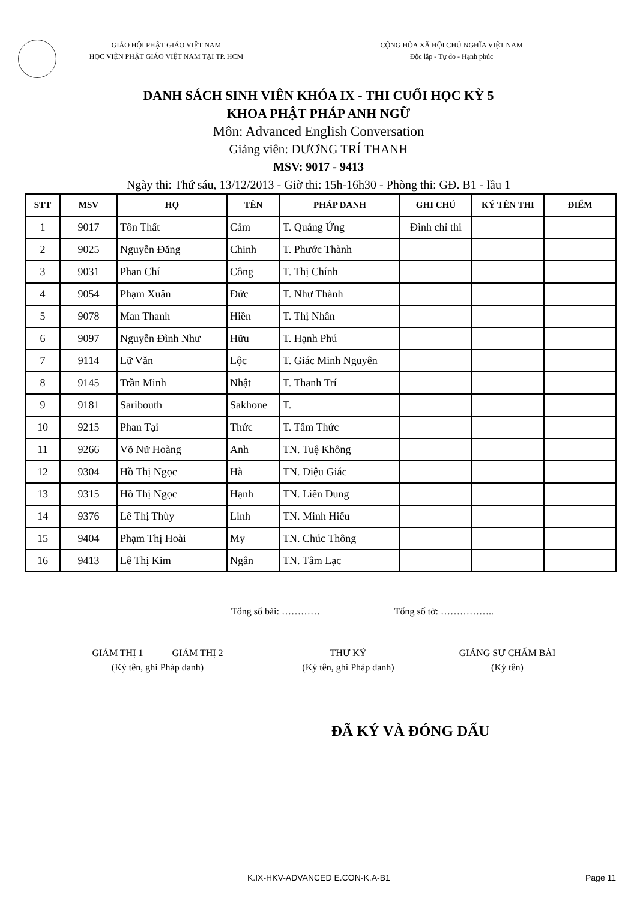GIÁO HỘI PHẬT GIÁO VIỆT NAM
HỌC VIỆN PHẬT GIÁO VIỆT NAM TẠI TP. HCM
CỘNG HÒA XÃ HỘI CHỦ NGHĨA VIỆT NAM
Độc lập - Tự do - Hạnh phúc
DANH SÁCH SINH VIÊN KHÓA IX - THI CUỐI HỌC KỲ 5
KHOA PHẬT PHÁP ANH NGỮ
Môn: Advanced English Conversation
Giảng viên: DƯƠNG TRÍ THANH
MSV: 9017 - 9413
Ngày thi: Thứ sáu, 13/12/2013 - Giờ thi: 15h-16h30 - Phòng thi: GĐ. B1 - lầu 1
| STT | MSV | HỌ | TÊN | PHÁP DANH | GHI CHÚ | KÝ TÊN THI | ĐIỂM |
| --- | --- | --- | --- | --- | --- | --- | --- |
| 1 | 9017 | Tôn Thất | Cảm | T. Quảng Ứng | Đình chỉ thi | | |
| 2 | 9025 | Nguyễn Đăng | Chinh | T. Phước Thành | | | |
| 3 | 9031 | Phan Chí | Công | T. Thị Chính | | | |
| 4 | 9054 | Phạm Xuân | Đức | T. Như Thành | | | |
| 5 | 9078 | Man Thanh | Hiền | T. Thị Nhân | | | |
| 6 | 9097 | Nguyễn Đình Như | Hữu | T. Hạnh Phú | | | |
| 7 | 9114 | Lữ Văn | Lộc | T. Giác Minh Nguyên | | | |
| 8 | 9145 | Trần Minh | Nhật | T. Thanh Trí | | | |
| 9 | 9181 | Saribouth | Sakhone | T. | | | |
| 10 | 9215 | Phan Tại | Thức | T. Tâm Thức | | | |
| 11 | 9266 | Võ Nữ Hoàng | Anh | TN. Tuệ Không | | | |
| 12 | 9304 | Hồ Thị Ngọc | Hà | TN. Diệu Giác | | | |
| 13 | 9315 | Hồ Thị Ngọc | Hạnh | TN. Liên Dung | | | |
| 14 | 9376 | Lê Thị Thùy | Linh | TN. Minh Hiếu | | | |
| 15 | 9404 | Phạm Thị Hoài | My | TN. Chúc Thông | | | |
| 16 | 9413 | Lê Thị Kim | Ngân | TN. Tâm Lạc | | | |
Tổng số bài: ………… Tổng số tờ: ……………..
GIÁM THỊ 1 GIÁM THỊ 2
(Ký tên, ghi Pháp danh)
THƯ KÝ
(Ký tên, ghi Pháp danh)
GIẢNG SƯ CHẤM BÀI
(Ký tên)
ĐÃ KÝ VÀ ĐÓNG DẤU
K.IX-HKV-ADVANCED E.CON-K.A-B1 Page 11